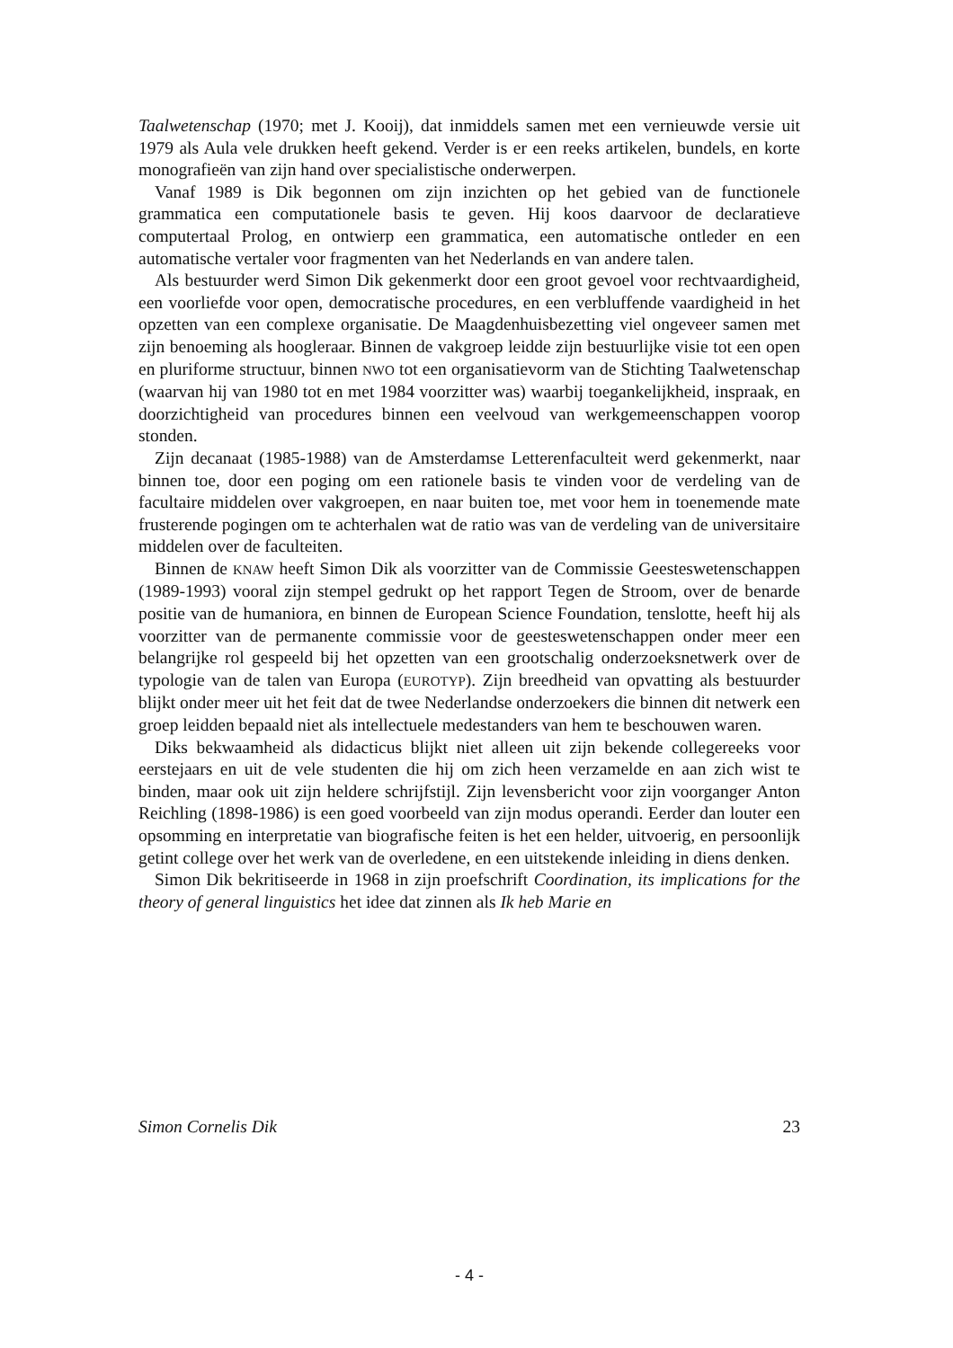Taalwetenschap (1970; met J. Kooij), dat inmiddels samen met een vernieuwde versie uit 1979 als Aula vele drukken heeft gekend. Verder is er een reeks artikelen, bundels, en korte monografieën van zijn hand over specialistische onderwerpen.
Vanaf 1989 is Dik begonnen om zijn inzichten op het gebied van de functionele grammatica een computationele basis te geven. Hij koos daarvoor de declaratieve computertaal Prolog, en ontwierp een grammatica, een automatische ontleder en een automatische vertaler voor fragmenten van het Nederlands en van andere talen.
Als bestuurder werd Simon Dik gekenmerkt door een groot gevoel voor rechtvaardigheid, een voorliefde voor open, democratische procedures, en een verbluffende vaardigheid in het opzetten van een complexe organisatie. De Maagdenhuisbezetting viel ongeveer samen met zijn benoeming als hoogleraar. Binnen de vakgroep leidde zijn bestuurlijke visie tot een open en pluriforme structuur, binnen NWO tot een organisatievorm van de Stichting Taalwetenschap (waarvan hij van 1980 tot en met 1984 voorzitter was) waarbij toegankelijkheid, inspraak, en doorzichtigheid van procedures binnen een veelvoud van werkgemeenschappen voorop stonden.
Zijn decanaat (1985-1988) van de Amsterdamse Letterenfaculteit werd gekenmerkt, naar binnen toe, door een poging om een rationele basis te vinden voor de verdeling van de facultaire middelen over vakgroepen, en naar buiten toe, met voor hem in toenemende mate frusterende pogingen om te achterhalen wat de ratio was van de verdeling van de universitaire middelen over de faculteiten.
Binnen de KNAW heeft Simon Dik als voorzitter van de Commissie Geesteswetenschappen (1989-1993) vooral zijn stempel gedrukt op het rapport Tegen de Stroom, over de benarde positie van de humaniora, en binnen de European Science Foundation, tenslotte, heeft hij als voorzitter van de permanente commissie voor de geesteswetenschappen onder meer een belangrijke rol gespeeld bij het opzetten van een grootschalig onderzoeksnetwerk over de typologie van de talen van Europa (EUROTYP). Zijn breedheid van opvatting als bestuurder blijkt onder meer uit het feit dat de twee Nederlandse onderzoekers die binnen dit netwerk een groep leidden bepaald niet als intellectuele medestanders van hem te beschouwen waren.
Diks bekwaamheid als didacticus blijkt niet alleen uit zijn bekende collegereeks voor eerstejaars en uit de vele studenten die hij om zich heen verzamelde en aan zich wist te binden, maar ook uit zijn heldere schrijfstijl. Zijn levensbericht voor zijn voorganger Anton Reichling (1898-1986) is een goed voorbeeld van zijn modus operandi. Eerder dan louter een opsomming en interpretatie van biografische feiten is het een helder, uitvoerig, en persoonlijk getint college over het werk van de overledene, en een uitstekende inleiding in diens denken.
Simon Dik bekritiseerde in 1968 in zijn proefschrift Coordination, its implications for the theory of general linguistics het idee dat zinnen als Ik heb Marie en
Simon Cornelis Dik 23
- 4 -